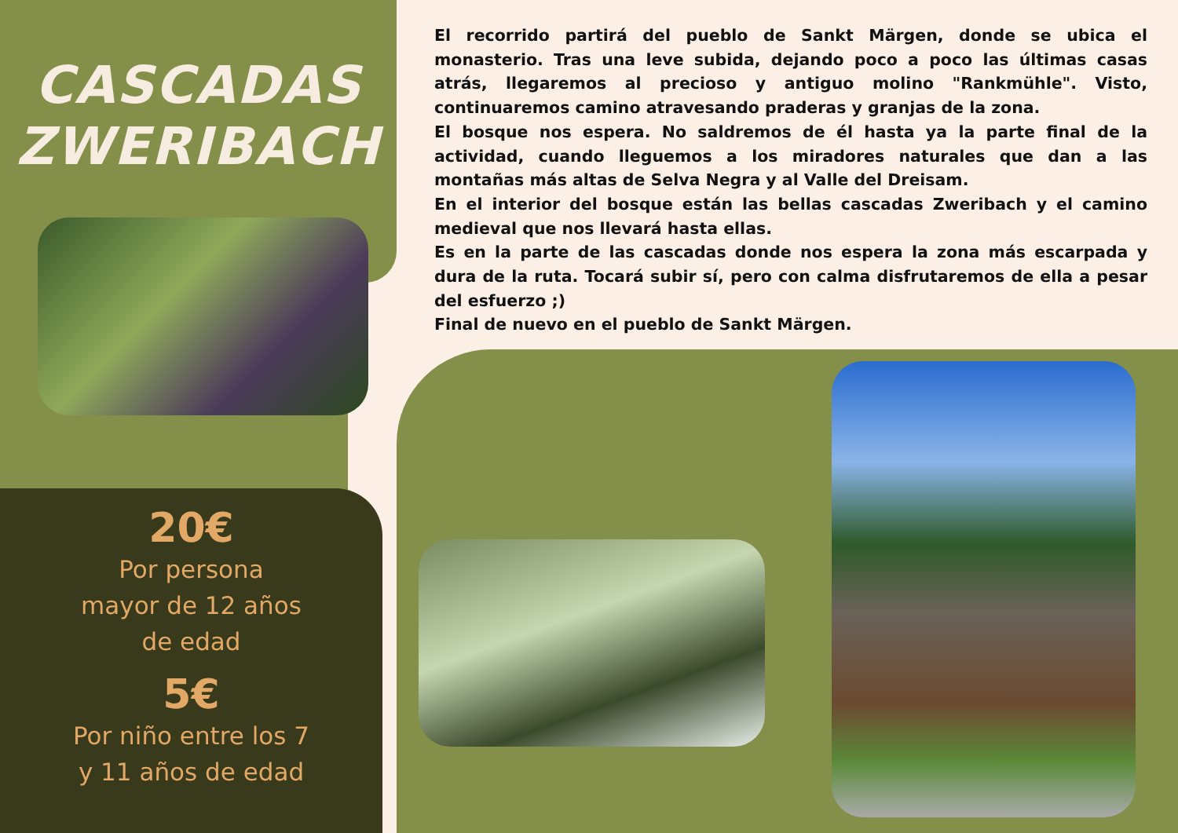CASCADAS
ZWERIBACH
20€
Por persona
mayor de 12 años
de edad
5€
Por niño entre los 7
y 11 años de edad
El recorrido partirá del pueblo de Sankt Märgen, donde se ubica el monasterio. Tras una leve subida, dejando poco a poco las últimas casas atrás, llegaremos al precioso y antiguo molino "Rankmühle". Visto, continuaremos camino atravesando praderas y granjas de la zona.
El bosque nos espera. No saldremos de él hasta ya la parte final de la actividad, cuando lleguemos a los miradores naturales que dan a las montañas más altas de Selva Negra y al Valle del Dreisam.
En el interior del bosque están las bellas cascadas Zweribach y el camino medieval que nos llevará hasta ellas.
Es en la parte de las cascadas donde nos espera la zona más escarpada y dura de la ruta. Tocará subir sí, pero con calma disfrutaremos de ella a pesar del esfuerzo ;)
Final de nuevo en el pueblo de Sankt Märgen.